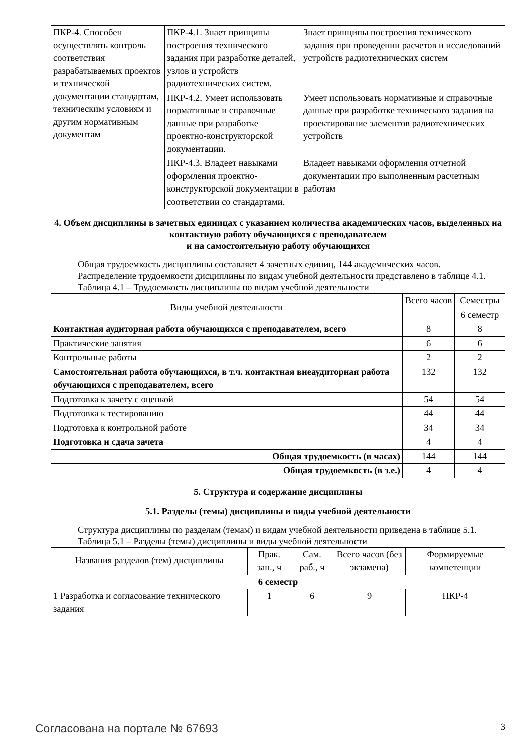| ПКР-4. Способен осуществлять контроль соответствия разрабатываемых проектов и технической документации стандартам, техническим условиям и другим нормативным документам | ПКР-4.1. Знает принципы построения технического задания при разработке деталей, узлов и устройств радиотехнических систем. | Знает принципы построения технического задания при проведении расчетов и исследований устройств радиотехнических систем |
| | ПКР-4.2. Умеет использовать нормативные и справочные данные при разработке проектно-конструкторской документации. | Умеет использовать нормативные и справочные данные при разработке технического задания на проектирование элементов радиотехнических устройств |
| | ПКР-4.3. Владеет навыками оформления проектно-конструкторской документации в соответствии со стандартами. | Владеет навыками оформления отчетной документации про выполненным расчетным работам |
4. Объем дисциплины в зачетных единицах с указанием количества академических часов, выделенных на контактную работу обучающихся с преподавателем
и на самостоятельную работу обучающихся
Общая трудоемкость дисциплины составляет 4 зачетных единиц, 144 академических часов.
Распределение трудоемкости дисциплины по видам учебной деятельности представлено в таблице 4.1.
Таблица 4.1 – Трудоемкость дисциплины по видам учебной деятельности
| Виды учебной деятельности | Всего часов | Семестры |
| --- | --- | --- |
| | | 6 семестр |
| Контактная аудиторная работа обучающихся с преподавателем, всего | 8 | 8 |
| Практические занятия | 6 | 6 |
| Контрольные работы | 2 | 2 |
| Самостоятельная работа обучающихся, в т.ч. контактная внеаудиторная работа обучающихся с преподавателем, всего | 132 | 132 |
| Подготовка к зачету с оценкой | 54 | 54 |
| Подготовка к тестированию | 44 | 44 |
| Подготовка к контрольной работе | 34 | 34 |
| Подготовка и сдача зачета | 4 | 4 |
| Общая трудоемкость (в часах) | 144 | 144 |
| Общая трудоемкость (в з.е.) | 4 | 4 |
5. Структура и содержание дисциплины
5.1. Разделы (темы) дисциплины и виды учебной деятельности
Структура дисциплины по разделам (темам) и видам учебной деятельности приведена в таблице 5.1.
Таблица 5.1 – Разделы (темы) дисциплины и виды учебной деятельности
| Названия разделов (тем) дисциплины | Прак. зан., ч | Сам. раб., ч | Всего часов (без экзамена) | Формируемые компетенции |
| --- | --- | --- | --- | --- |
| 6 семестр | | | | |
| 1 Разработка и согласование технического задания | 1 | 6 | 9 | ПКР-4 |
Согласована на портале № 67693 3